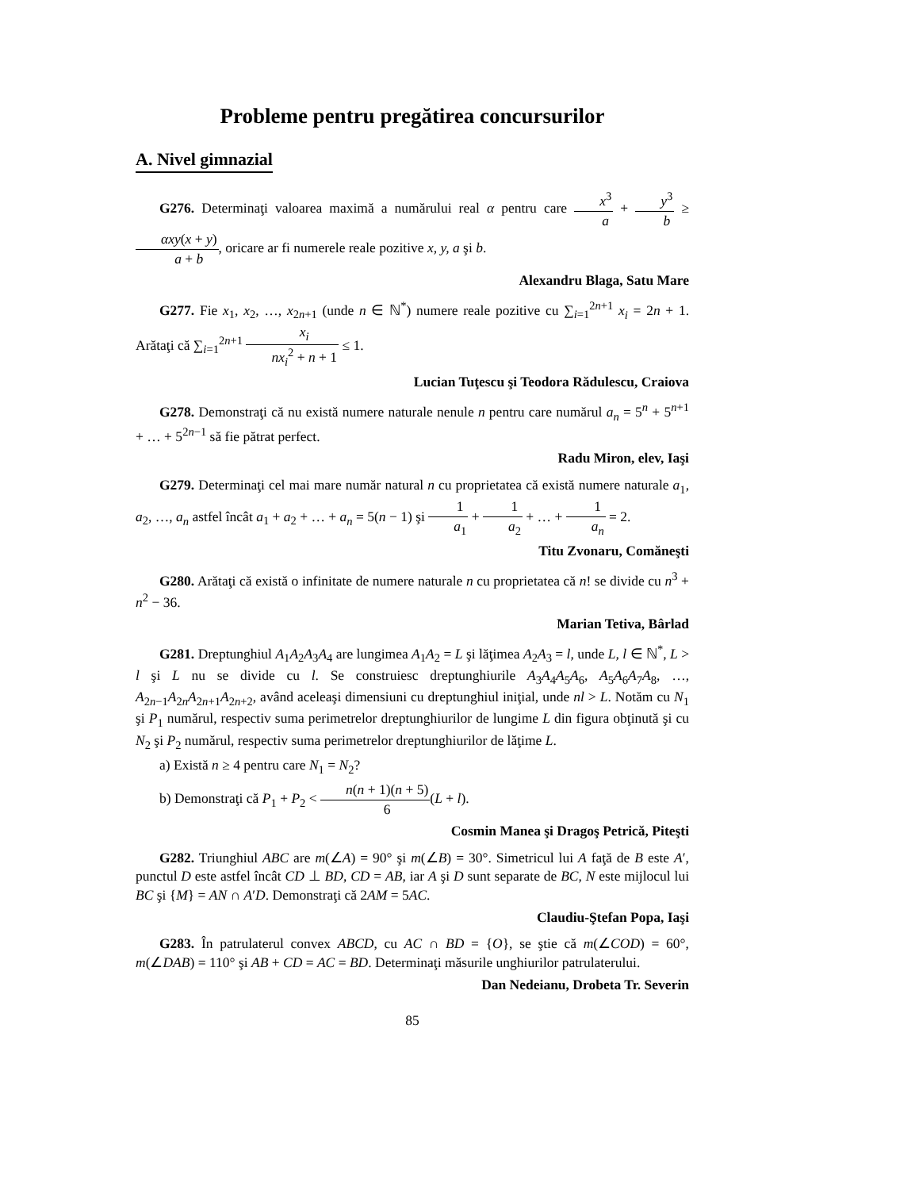Probleme pentru pregătirea concursurilor
A. Nivel gimnazial
G276. Determinaţi valoarea maximă a numărului real α pentru care x<sup>3</sup> a + y<sup>3</sup> b ≥ αxy(x + y) a + b, oricare ar fi numerele reale pozitive x, y, a şi b.
Alexandru Blaga, Satu Mare
G277. Fie x<sub>1</sub>, x<sub>2</sub>, …, x<sub>2n+1</sub> (unde n ∈ ℕ<sup>*</sup>) numere reale pozitive cu ∑<sub>i=1</sub><sup>2n+1</sup> x<sub>i</sub> = 2n + 1. Arătaţi că ∑<sub>i=1</sub><sup>2n+1</sup> x<sub>i</sub> nx<sub>i</sub><sup>2</sup> + n + 1 ≤ 1.
Lucian Tuţescu şi Teodora Rădulescu, Craiova
G278. Demonstraţi că nu există numere naturale nenule n pentru care numărul a<sub>n</sub> = 5<sup>n</sup> + 5<sup>n+1</sup> + … + 5<sup>2n−1</sup> să fie pătrat perfect.
Radu Miron, elev, Iaşi
G279. Determinaţi cel mai mare număr natural n cu proprietatea că există numere naturale a<sub>1</sub>, a<sub>2</sub>, …, a<sub>n</sub> astfel încât a<sub>1</sub> + a<sub>2</sub> + … + a<sub>n</sub> = 5(n − 1) şi 1 a<sub>1</sub> + 1 a<sub>2</sub> + … + 1 a<sub>n</sub> = 2.
Titu Zvonaru, Comăneşti
G280. Arătaţi că există o infinitate de numere naturale n cu proprietatea că n! se divide cu n<sup>3</sup> + n<sup>2</sup> − 36.
Marian Tetiva, Bârlad
G281. Dreptunghiul A<sub>1</sub>A<sub>2</sub>A<sub>3</sub>A<sub>4</sub> are lungimea A<sub>1</sub>A<sub>2</sub> = L şi lăţimea A<sub>2</sub>A<sub>3</sub> = l, unde L, l ∈ ℕ<sup>*</sup>, L > l şi L nu se divide cu l. Se construiesc dreptunghiurile A<sub>3</sub>A<sub>4</sub>A<sub>5</sub>A<sub>6</sub>, A<sub>5</sub>A<sub>6</sub>A<sub>7</sub>A<sub>8</sub>, …, A<sub>2n−1</sub>A<sub>2n</sub>A<sub>2n+1</sub>A<sub>2n+2</sub>, având aceleaşi dimensiuni cu dreptunghiul iniţial, unde nl > L. Notăm cu N<sub>1</sub> şi P<sub>1</sub> numărul, respectiv suma perimetrelor dreptunghiurilor de lungime L din figura obţinută şi cu N<sub>2</sub> şi P<sub>2</sub> numărul, respectiv suma perimetrelor dreptunghiurilor de lăţime L.
a) Există n ≥ 4 pentru care N<sub>1</sub> = N<sub>2</sub>?
b) Demonstraţi că P<sub>1</sub> + P<sub>2</sub> < n(n + 1)(n + 5) 6(L + l).
Cosmin Manea şi Dragoş Petrică, Piteşti
G282. Triunghiul ABC are m(∠A) = 90° şi m(∠B) = 30°. Simetricul lui A faţă de B este A′, punctul D este astfel încât CD ⊥ BD, CD = AB, iar A şi D sunt separate de BC, N este mijlocul lui BC şi {M} = AN ∩ A′D. Demonstraţi că 2AM = 5AC.
Claudiu-Ştefan Popa, Iaşi
G283. În patrulaterul convex ABCD, cu AC ∩ BD = {O}, se ştie că m(∠COD) = 60°, m(∠DAB) = 110° şi AB + CD = AC = BD. Determinaţi măsurile unghiurilor patrulaterului.
Dan Nedeianu, Drobeta Tr. Severin
85